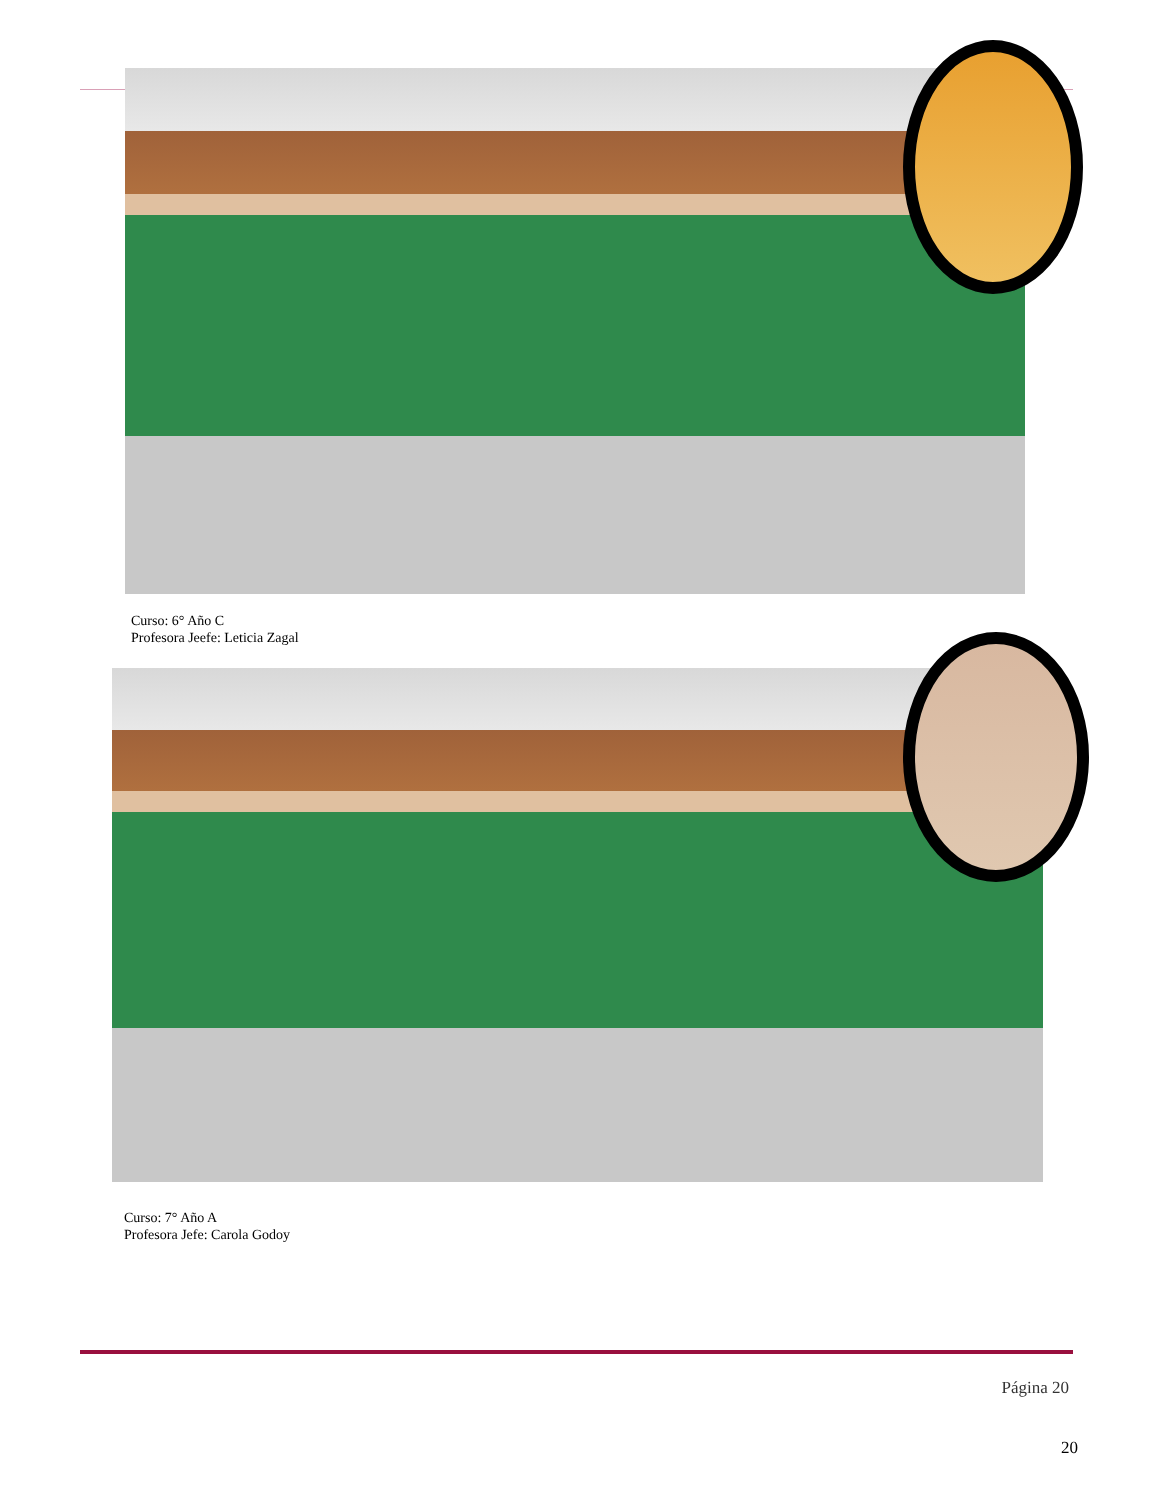Curso: 6° Año C
Profesora Jeefe: Leticia Zagal
Curso: 7° Año A
Profesora Jefe: Carola Godoy
Página 20
20